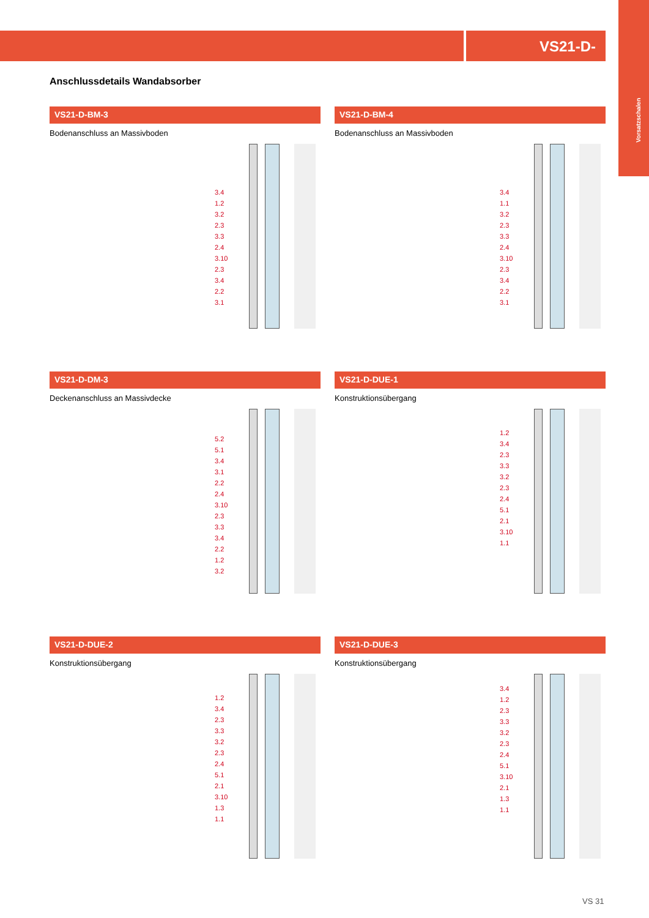VS21-D-
Vorsatzschalen
Anschlussdetails Wandabsorber
VS21-D-BM-3
Bodenanschluss an Massivboden
3.4
1.2
3.2
2.3
3.3
2.4
3.10
2.3
3.4
2.2
3.1
VS21-D-BM-4
Bodenanschluss an Massivboden
3.4
1.1
3.2
2.3
3.3
2.4
3.10
2.3
3.4
2.2
3.1
VS21-D-DM-3
Deckenanschluss an Massivdecke
5.2
5.1
3.4
3.1
2.2
2.4
3.10
2.3
3.3
3.4
2.2
1.2
3.2
VS21-D-DUE-1
Konstruktionsübergang
1.2
3.4
2.3
3.3
3.2
2.3
2.4
5.1
2.1
3.10
1.1
VS21-D-DUE-2
Konstruktionsübergang
1.2
3.4
2.3
3.3
3.2
2.3
2.4
5.1
2.1
3.10
1.3
1.1
VS21-D-DUE-3
Konstruktionsübergang
3.4
1.2
2.3
3.3
3.2
2.3
2.4
5.1
3.10
2.1
1.3
1.1
VS 31